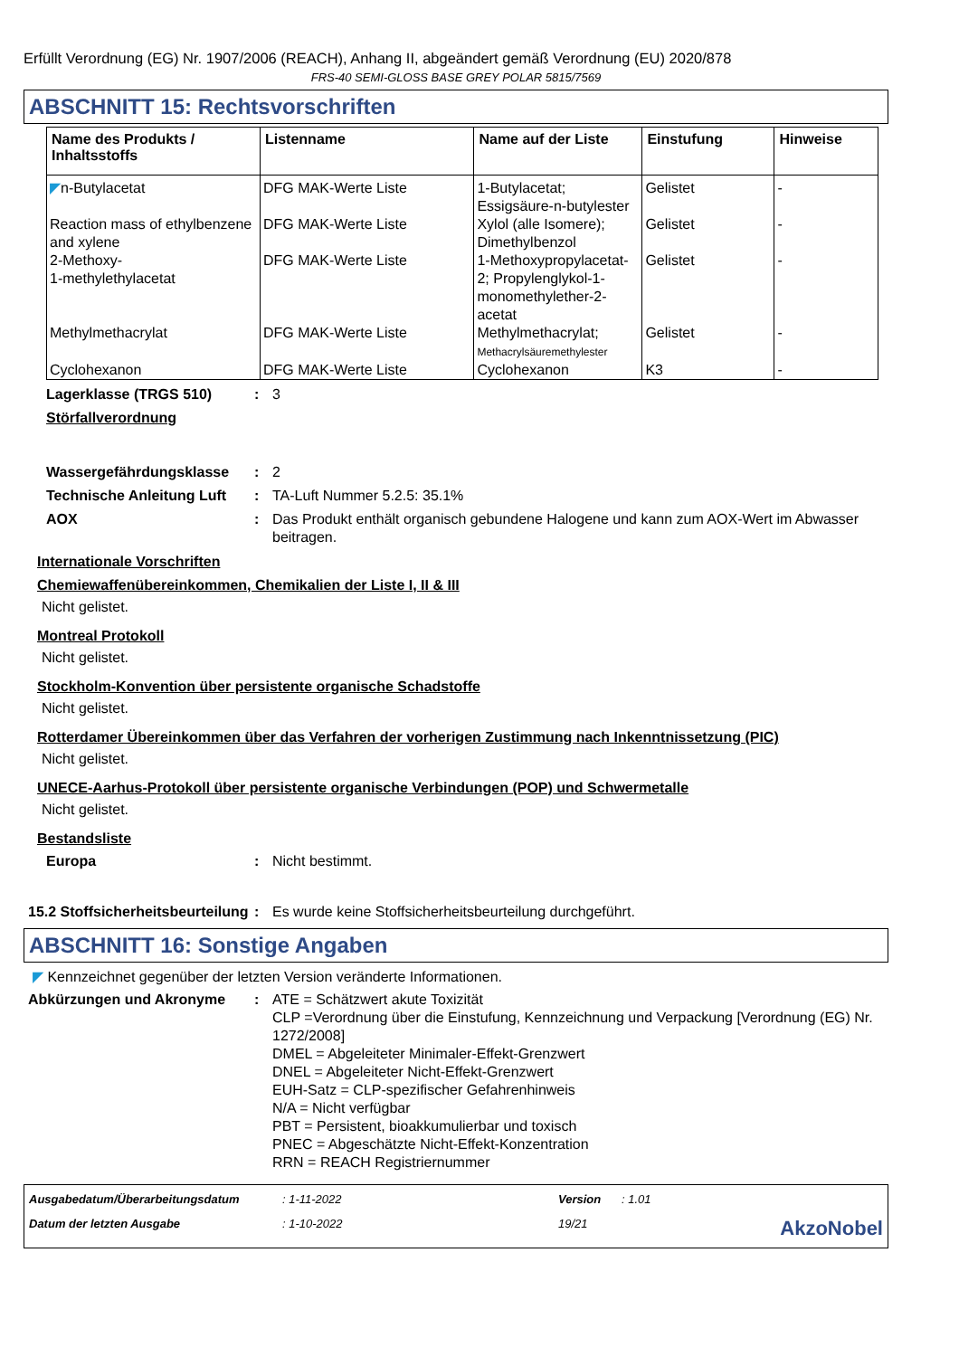Erfüllt Verordnung (EG) Nr. 1907/2006 (REACH), Anhang II, abgeändert gemäß Verordnung (EU) 2020/878
FRS-40 SEMI-GLOSS BASE GREY POLAR 5815/7569
ABSCHNITT 15: Rechtsvorschriften
| Name des Produkts / Inhaltsstoffs | Listenname | Name auf der Liste | Einstufung | Hinweise |
| --- | --- | --- | --- | --- |
| ◤ n-Butylacetat | DFG MAK-Werte Liste | 1-Butylacetat; Essigsäure-n-butylester | Gelistet | - |
| Reaction mass of ethylbenzene and xylene | DFG MAK-Werte Liste | Xylol (alle Isomere); Dimethylbenzol | Gelistet | - |
| 2-Methoxy- 1-methylethylacetat | DFG MAK-Werte Liste | 1-Methoxypropylacetat-2; Propylenglykol-1-monomethylether-2-acetat | Gelistet | - |
| Methylmethacrylat | DFG MAK-Werte Liste | Methylmethacrylat; Methacrylsäuremethylester | Gelistet | - |
| Cyclohexanon | DFG MAK-Werte Liste | Cyclohexanon | K3 | - |
Lagerklasse (TRGS 510) : 3
Störfallverordnung
Wassergefährdungsklasse : 2
Technische Anleitung Luft
: TA-Luft Nummer 5.2.5: 35.1%
AOX : Das Produkt enthält organisch gebundene Halogene und kann zum AOX-Wert im Abwasser beitragen.
Internationale Vorschriften
Chemiewaffenübereinkommen, Chemikalien der Liste I, II & III
Nicht gelistet.
Montreal Protokoll
Nicht gelistet.
Stockholm-Konvention über persistente organische Schadstoffe
Nicht gelistet.
Rotterdamer Übereinkommen über das Verfahren der vorherigen Zustimmung nach Inkenntnissetzung (PIC)
Nicht gelistet.
UNECE-Aarhus-Protokoll über persistente organische Verbindungen (POP) und Schwermetalle
Nicht gelistet.
Bestandsliste
Europa : Nicht bestimmt.
15.2 Stoffsicherheitsbeurteilung
: Es wurde keine Stoffsicherheitsbeurteilung durchgeführt.
ABSCHNITT 16: Sonstige Angaben
◤ Kennzeichnet gegenüber der letzten Version veränderte Informationen.
Abkürzungen und Akronyme : ATE = Schätzwert akute Toxizität
CLP =Verordnung über die Einstufung, Kennzeichnung und Verpackung [Verordnung (EG) Nr. 1272/2008]
DMEL = Abgeleiteter Minimaler-Effekt-Grenzwert
DNEL = Abgeleiteter Nicht-Effekt-Grenzwert
EUH-Satz = CLP-spezifischer Gefahrenhinweis
N/A = Nicht verfügbar
PBT = Persistent, bioakkumulierbar und toxisch
PNEC = Abgeschätzte Nicht-Effekt-Konzentration
RRN = REACH Registriernummer
Ausgabedatum/Überarbeitungsdatum
: 1-11-2022
Version
: 1.01
Datum der letzten Ausgabe
: 1-10-2022
19/21
AkzoNobel